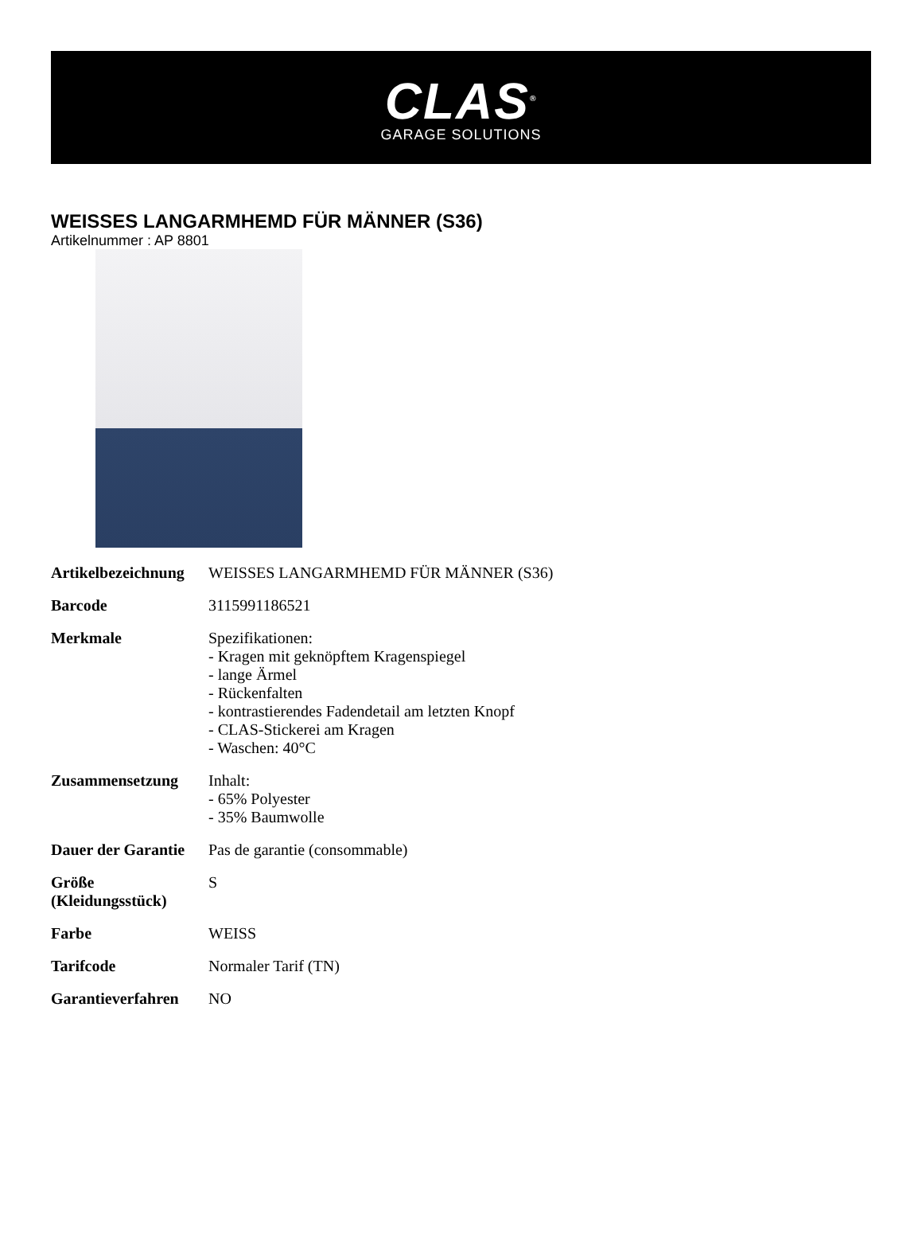CLAS<sup>®</sup>
GARAGE SOLUTIONS
WEISSES LANGARMHEMD FÜR MÄNNER (S36)
Artikelnummer : AP 8801
| Artikelbezeichnung | WEISSES LANGARMHEMD FÜR MÄNNER (S36) |
| Barcode | 3115991186521 |
| Merkmale | Spezifikationen: - Kragen mit geknöpftem Kragenspiegel - lange Ärmel - Rückenfalten - kontrastierendes Fadendetail am letzten Knopf - CLAS-Stickerei am Kragen - Waschen: 40°C |
| Zusammensetzung | Inhalt: - 65% Polyester - 35% Baumwolle |
| Dauer der Garantie | Pas de garantie (consommable) |
| Größe (Kleidungsstück) | S |
| Farbe | WEISS |
| Tarifcode | Normaler Tarif (TN) |
| Garantieverfahren | NO |